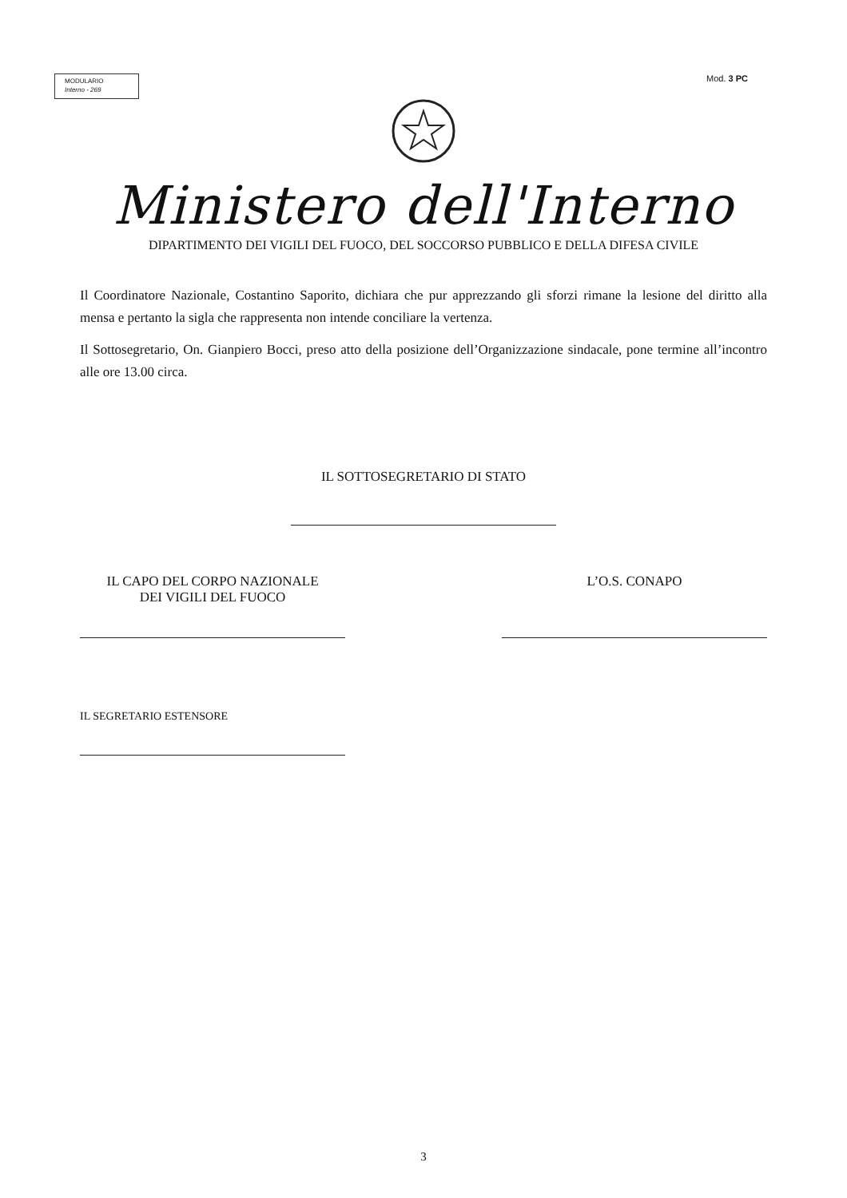MODULARIO
Interno - 269
Mod. 3 PC
Ministero dell'Interno
DIPARTIMENTO DEI VIGILI DEL FUOCO, DEL SOCCORSO PUBBLICO E DELLA DIFESA CIVILE
Il Coordinatore Nazionale, Costantino Saporito, dichiara che pur apprezzando gli sforzi rimane la lesione del diritto alla mensa e pertanto la sigla che rappresenta non intende conciliare la vertenza.
Il Sottosegretario, On. Gianpiero Bocci, preso atto della posizione dell’Organizzazione sindacale, pone termine all’incontro alle ore 13.00 circa.
IL SOTTOSEGRETARIO DI STATO
IL CAPO DEL CORPO NAZIONALE
DEI VIGILI DEL FUOCO
L’O.S. CONAPO
IL SEGRETARIO ESTENSORE
3